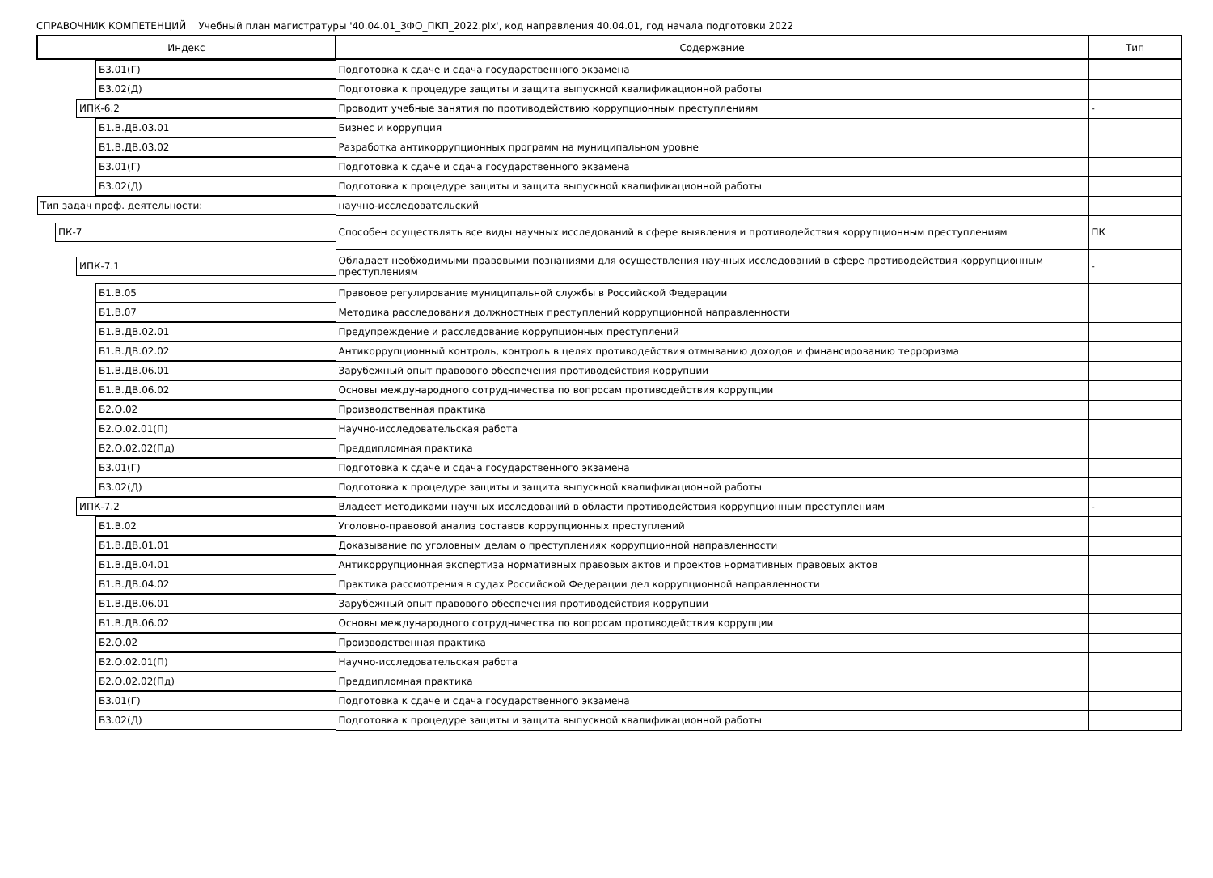СПРАВОЧНИК КОМПЕТЕНЦИЙ Учебный план магистратуры '40.04.01_ЗФО_ПКП_2022.plx', код направления 40.04.01, год начала подготовки 2022
| Индекс | Содержание | Тип |
| --- | --- | --- |
| Б3.01(Г) | Подготовка к сдаче и сдача государственного экзамена | |
| Б3.02(Д) | Подготовка к процедуре защиты и защита выпускной квалификационной работы | |
| ИПК-6.2 | Проводит учебные занятия по противодействию коррупционным преступлениям | - |
| Б1.В.ДВ.03.01 | Бизнес и коррупция | |
| Б1.В.ДВ.03.02 | Разработка антикоррупционных программ на муниципальном уровне | |
| Б3.01(Г) | Подготовка к сдаче и сдача государственного экзамена | |
| Б3.02(Д) | Подготовка к процедуре защиты и защита выпускной квалификационной работы | |
| Тип задач проф. деятельности: | научно-исследовательский | |
| ПК-7 | Способен осуществлять все виды научных исследований в сфере выявления и противодействия коррупционным преступлениям | ПК |
| ИПК-7.1 | Обладает необходимыми правовыми познаниями для осуществления научных исследований в сфере противодействия коррупционным преступлениям | - |
| Б1.В.05 | Правовое регулирование муниципальной службы в Российской Федерации | |
| Б1.В.07 | Методика расследования должностных преступлений коррупционной направленности | |
| Б1.В.ДВ.02.01 | Предупреждение и расследование коррупционных преступлений | |
| Б1.В.ДВ.02.02 | Антикоррупционный контроль, контроль в целях противодействия отмыванию доходов и финансированию терроризма | |
| Б1.В.ДВ.06.01 | Зарубежный опыт правового обеспечения противодействия коррупции | |
| Б1.В.ДВ.06.02 | Основы международного сотрудничества по вопросам противодействия коррупции | |
| Б2.О.02 | Производственная практика | |
| Б2.О.02.01(П) | Научно-исследовательская работа | |
| Б2.О.02.02(Пд) | Преддипломная практика | |
| Б3.01(Г) | Подготовка к сдаче и сдача государственного экзамена | |
| Б3.02(Д) | Подготовка к процедуре защиты и защита выпускной квалификационной работы | |
| ИПК-7.2 | Владеет методиками научных исследований в области противодействия коррупционным преступлениям | - |
| Б1.В.02 | Уголовно-правовой анализ составов коррупционных преступлений | |
| Б1.В.ДВ.01.01 | Доказывание по уголовным делам о преступлениях коррупционной направленности | |
| Б1.В.ДВ.04.01 | Антикоррупционная экспертиза нормативных правовых актов и проектов нормативных правовых актов | |
| Б1.В.ДВ.04.02 | Практика рассмотрения в судах Российской Федерации дел коррупционной направленности | |
| Б1.В.ДВ.06.01 | Зарубежный опыт правового обеспечения противодействия коррупции | |
| Б1.В.ДВ.06.02 | Основы международного сотрудничества по вопросам противодействия коррупции | |
| Б2.О.02 | Производственная практика | |
| Б2.О.02.01(П) | Научно-исследовательская работа | |
| Б2.О.02.02(Пд) | Преддипломная практика | |
| Б3.01(Г) | Подготовка к сдаче и сдача государственного экзамена | |
| Б3.02(Д) | Подготовка к процедуре защиты и защита выпускной квалификационной работы | |